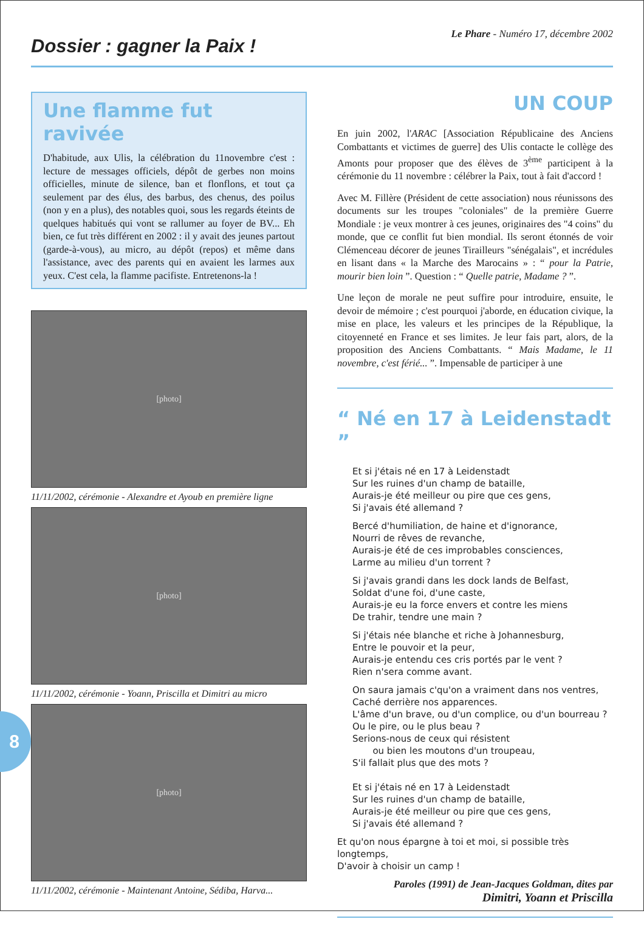Dossier : gagner la Paix !
Le Phare - Numéro 17, décembre 2002
Une flamme fut ravivée
D'habitude, aux Ulis, la célébration du 11novembre c'est : lecture de messages officiels, dépôt de gerbes non moins officielles, minute de silence, ban et flonflons, et tout ça seulement par des élus, des barbus, des chenus, des poilus (non y en a plus), des notables quoi, sous les regards éteints de quelques habitués qui vont se rallumer au foyer de BV... Eh bien, ce fut très différent en 2002 : il y avait des jeunes partout (garde-à-vous), au micro, au dépôt (repos) et même dans l'assistance, avec des parents qui en avaient les larmes aux yeux. C'est cela, la flamme pacifiste. Entretenons-la !
[photo]
11/11/2002, cérémonie - Alexandre et Ayoub en première ligne
[photo]
11/11/2002, cérémonie - Yoann, Priscilla et Dimitri au micro
[photo]
11/11/2002, cérémonie - Maintenant Antoine, Sédiba, Harva...
UN COUP
En juin 2002, l'ARAC [Association Républicaine des Anciens Combattants et victimes de guerre] des Ulis contacte le collège des Amonts pour proposer que des élèves de 3<sup>ème</sup> participent à la cérémonie du 11 novembre : célébrer la Paix, tout à fait d'accord !
Avec M. Fillère (Président de cette association) nous réunissons des documents sur les troupes "coloniales" de la première Guerre Mondiale : je veux montrer à ces jeunes, originaires des "4 coins" du monde, que ce conflit fut bien mondial. Ils seront étonnés de voir Clémenceau décorer de jeunes Tirailleurs "sénégalais", et incrédules en lisant dans « la Marche des Marocains » : “ pour la Patrie, mourir bien loin ”. Question : “ Quelle patrie, Madame ? ”.
Une leçon de morale ne peut suffire pour introduire, ensuite, le devoir de mémoire ; c'est pourquoi j'aborde, en éducation civique, la mise en place, les valeurs et les principes de la République, la citoyenneté en France et ses limites. Je leur fais part, alors, de la proposition des Anciens Combattants. “ Mais Madame, le 11 novembre, c'est férié... ”. Impensable de participer à une
“ Né en 17 à Leidenstadt ”
Et si j'étais né en 17 à Leidenstadt
Sur les ruines d'un champ de bataille,
Aurais-je été meilleur ou pire que ces gens,
Si j'avais été allemand ?
Bercé d'humiliation, de haine et d'ignorance,
Nourri de rêves de revanche,
Aurais-je été de ces improbables consciences,
Larme au milieu d'un torrent ?
Si j'avais grandi dans les dock lands de Belfast,
Soldat d'une foi, d'une caste,
Aurais-je eu la force envers et contre les miens
De trahir, tendre une main ?
Si j'étais née blanche et riche à Johannesburg,
Entre le pouvoir et la peur,
Aurais-je entendu ces cris portés par le vent ?
Rien n'sera comme avant.
On saura jamais c'qu'on a vraiment dans nos ventres,
Caché derrière nos apparences.
L'âme d'un brave, ou d'un complice, ou d'un bourreau ?
Ou le pire, ou le plus beau ?
Serions-nous de ceux qui résistent
ou bien les moutons d'un troupeau,
S'il fallait plus que des mots ?
Et si j'étais né en 17 à Leidenstadt
Sur les ruines d'un champ de bataille,
Aurais-je été meilleur ou pire que ces gens,
Si j'avais été allemand ?
Et qu'on nous épargne à toi et moi, si possible très longtemps,
D'avoir à choisir un camp !
Paroles (1991) de Jean-Jacques Goldman, dites par
Dimitri, Yoann et Priscilla
8